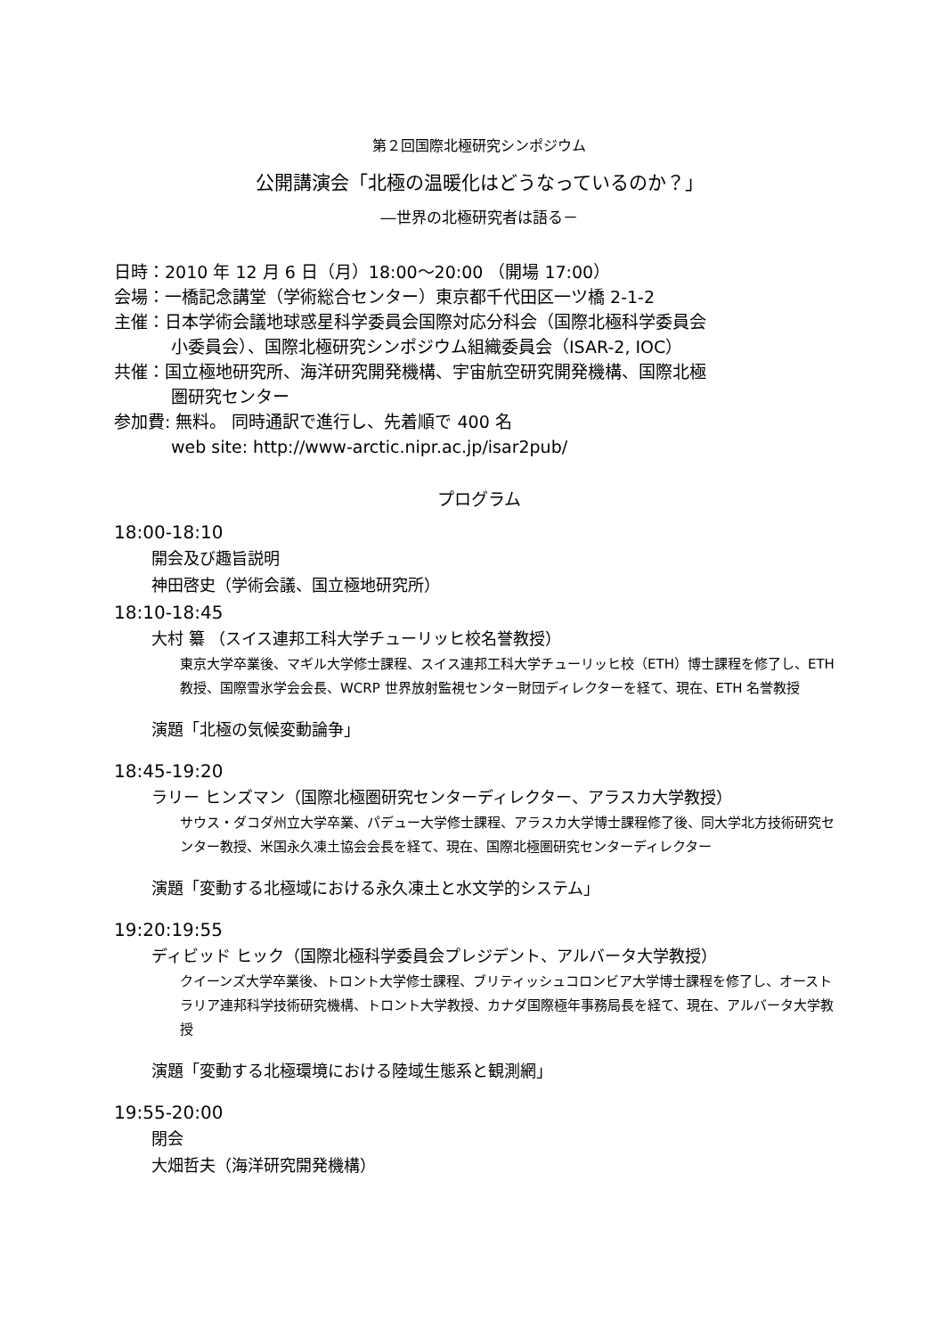第２回国際北極研究シンポジウム
公開講演会「北極の温暖化はどうなっているのか？」
―世界の北極研究者は語る－
日時：2010 年 12 月 6 日（月）18:00～20:00 （開場 17:00）
会場：一橋記念講堂（学術総合センター）東京都千代田区一ツ橋 2-1-2
主催：日本学術会議地球惑星科学委員会国際対応分科会（国際北極科学委員会
小委員会）、国際北極研究シンポジウム組織委員会（ISAR-2, IOC）
共催：国立極地研究所、海洋研究開発機構、宇宙航空研究開発機構、国際北極
圏研究センター
参加費: 無料。 同時通訳で進行し、先着順で 400 名
web site: http://www-arctic.nipr.ac.jp/isar2pub/
プログラム
18:00-18:10
開会及び趣旨説明
神田啓史（学術会議、国立極地研究所）
18:10-18:45
大村 纂 （スイス連邦工科大学チューリッヒ校名誉教授）
東京大学卒業後、マギル大学修士課程、スイス連邦工科大学チューリッヒ校（ETH）博士課程を修了し、ETH 教授、国際雪氷学会会長、WCRP 世界放射監視センター財団ディレクターを経て、現在、ETH 名誉教授
演題「北極の気候変動論争」
18:45-19:20
ラリー ヒンズマン（国際北極圏研究センターディレクター、アラスカ大学教授）
サウス・ダコダ州立大学卒業、パデュー大学修士課程、アラスカ大学博士課程修了後、同大学北方技術研究センター教授、米国永久凍土協会会長を経て、現在、国際北極圏研究センターディレクター
演題「変動する北極域における永久凍土と水文学的システム」
19:20:19:55
ディビッド ヒック（国際北極科学委員会プレジデント、アルバータ大学教授）
クイーンズ大学卒業後、トロント大学修士課程、ブリティッシュコロンビア大学博士課程を修了し、オーストラリア連邦科学技術研究機構、トロント大学教授、カナダ国際極年事務局長を経て、現在、アルバータ大学教授
演題「変動する北極環境における陸域生態系と観測網」
19:55-20:00
閉会
大畑哲夫（海洋研究開発機構）